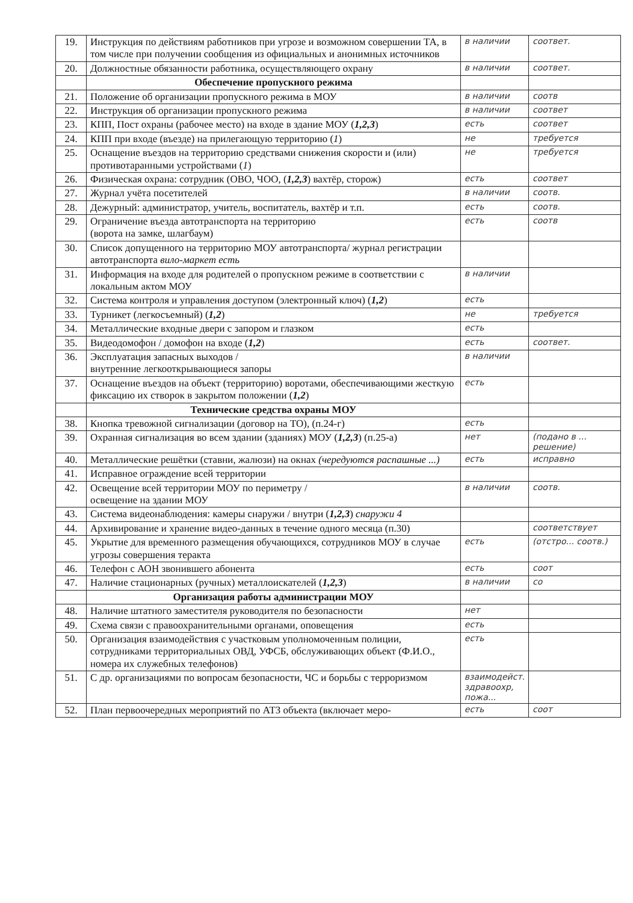| 19. | Инструкция по действиям работников при угрозе и возможном совершении ТА, в том числе при получении сообщения из официальных и анонимных источников | в наличии | соответ. |
| 20. | Должностные обязанности работника, осуществляющего охрану | в наличии | соответ. |
| | Обеспечение пропускного режима | | |
| 21. | Положение об организации пропускного режима в МОУ | в наличии | соотв |
| 22. | Инструкция об организации пропускного режима | в наличии | соответ |
| 23. | КПП, Пост охраны (рабочее место) на входе в здание МОУ ( 1,2,3 ) | есть | соответ |
| 24. | КПП при входе (въезде) на прилегающую территорию ( 1 ) | не | требуется |
| 25. | Оснащение въездов на территорию средствами снижения скорости и (или) противотаранными устройствами ( 1 ) | не | требуется |
| 26. | Физическая охрана: сотрудник (ОВО, ЧОО, ( 1,2,3 ) вахтёр, сторож) | есть | соответ |
| 27. | Журнал учёта посетителей | в наличии | соотв. |
| 28. | Дежурный: администратор, учитель, воспитатель, вахтёр и т.п. | есть | соотв. |
| 29. | Ограничение въезда автотранспорта на территорию (ворота на замке, шлагбаум) | есть | соотв |
| 30. | Список допущенного на территорию МОУ автотранспорта/ журнал регистрации автотранспорта вило-маркет есть | | |
| 31. | Информация на входе для родителей о пропускном режиме в соответствии с локальным актом МОУ | в наличии | |
| 32. | Система контроля и управления доступом (электронный ключ) ( 1,2 ) | есть | |
| 33. | Турникет (легкосъемный) ( 1,2 ) | не | требуется |
| 34. | Металлические входные двери с запором и глазком | есть | |
| 35. | Видеодомофон / домофон на входе ( 1,2 ) | есть | соответ. |
| 36. | Эксплуатация запасных выходов / внутренние легкооткрывающиеся запоры | в наличии | |
| 37. | Оснащение въездов на объект (территорию) воротами, обеспечивающими жесткую фиксацию их створок в закрытом положении ( 1,2 ) | есть | |
| | Технические средства охраны МОУ | | |
| 38. | Кнопка тревожной сигнализации (договор на ТО), (п.24-г) | есть | |
| 39. | Охранная сигнализация во всем здании (зданиях) МОУ ( 1,2,3 ) (п.25-а) | нет | (подано в ... решение) |
| 40. | Металлические решётки (ставни, жалюзи) на окнах (чередуются распашные ...) | есть | исправно |
| 41. | Исправное ограждение всей территории | | |
| 42. | Освещение всей территории МОУ по периметру / освещение на здании МОУ | в наличии | соотв. |
| 43. | Система видеонаблюдения: камеры снаружи / внутри ( 1,2,3 ) снаружи 4 | | |
| 44. | Архивирование и хранение видео-данных в течение одного месяца (п.30) | | соответствует |
| 45. | Укрытие для временного размещения обучающихся, сотрудников МОУ в случае угрозы совершения теракта | есть | (отстро... соотв.) |
| 46. | Телефон с АОН звонившего абонента | есть | соот |
| 47. | Наличие стационарных (ручных) металлоискателей ( 1,2,3 ) | в наличии | со |
| | Организация работы администрации МОУ | | |
| 48. | Наличие штатного заместителя руководителя по безопасности | нет | |
| 49. | Схема связи с правоохранительными органами, оповещения | есть | |
| 50. | Организация взаимодействия с участковым уполномоченным полиции, сотрудниками территориальных ОВД, УФСБ, обслуживающих объект (Ф.И.О., номера их служебных телефонов) | есть | |
| 51. | С др. организациями по вопросам безопасности, ЧС и борьбы с терроризмом | взаимодейст. здравоохр, пожа... | |
| 52. | План первоочередных мероприятий по АТЗ объекта (включает меро- | есть | соот |